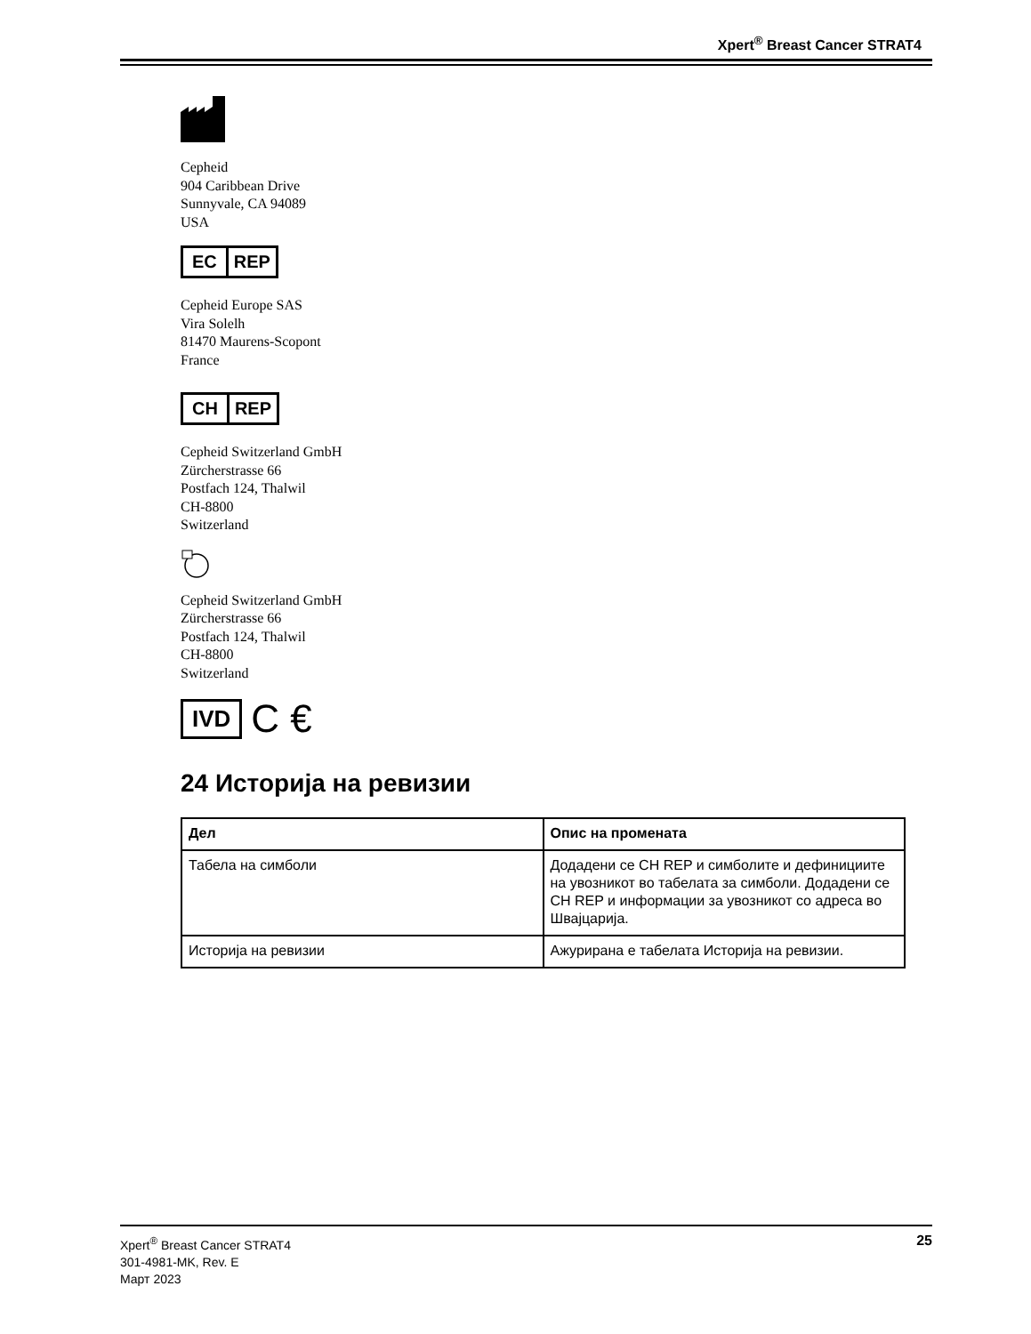Xpert<sup>®</sup> Breast Cancer STRAT4
Cepheid
904 Caribbean Drive
Sunnyvale, CA 94089
USA
EC REP
Cepheid Europe SAS
Vira Solelh
81470 Maurens-Scopont
France
CH REP
Cepheid Switzerland GmbH
Zürcherstrasse 66
Postfach 124, Thalwil
CH-8800
Switzerland
Cepheid Switzerland GmbH
Zürcherstrasse 66
Postfach 124, Thalwil
CH-8800
Switzerland
IVD
C €
24 Историја на ревизии
| Дел | Опис на промената |
| --- | --- |
| Табела на симболи | Додадени се CH REP и симболите и дефинициите на увозникот во табелата за симболи. Додадени се CH REP и информации за увозникот со адреса во Швајцарија. |
| Историја на ревизии | Ажурирана е табелата Историја на ревизии. |
Xpert<sup>®</sup> Breast Cancer STRAT4
301-4981-MK, Rev. E
Март 2023
25